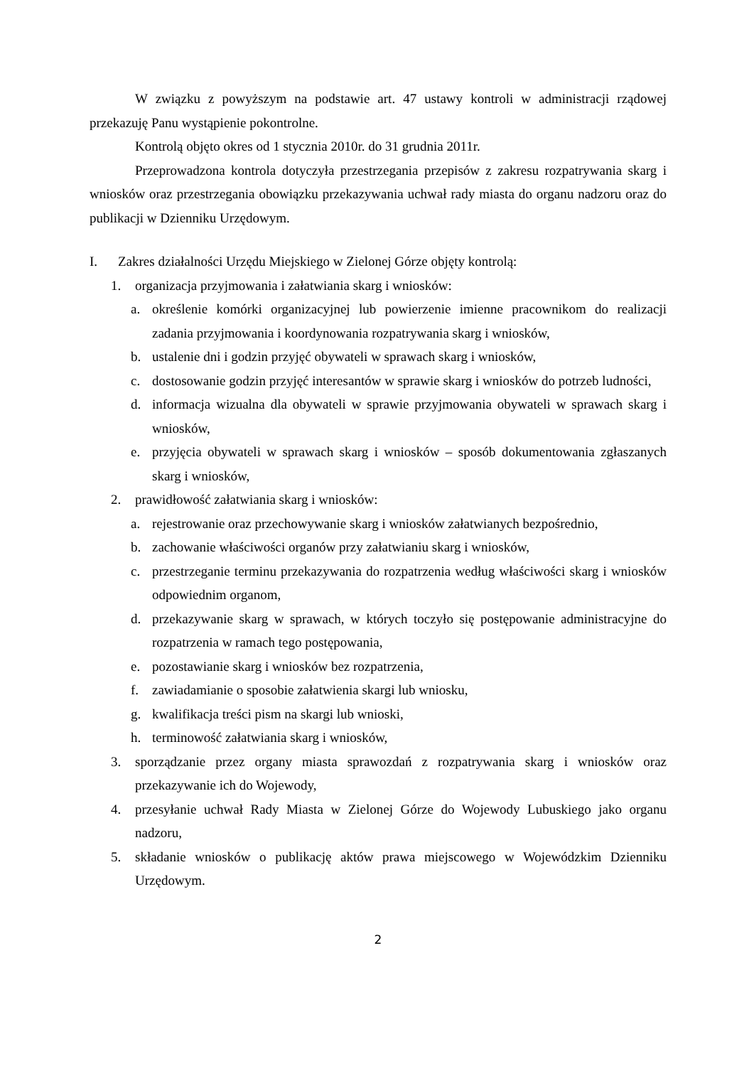W związku z powyższym na podstawie art. 47 ustawy kontroli w administracji rządowej przekazuję Panu wystąpienie pokontrolne.
Kontrolą objęto okres od 1 stycznia 2010r. do 31 grudnia 2011r.
Przeprowadzona kontrola dotyczyła przestrzegania przepisów z zakresu rozpatrywania skarg i wniosków oraz przestrzegania obowiązku przekazywania uchwał rady miasta do organu nadzoru oraz do publikacji w Dzienniku Urzędowym.
I. Zakres działalności Urzędu Miejskiego w Zielonej Górze objęty kontrolą:
1. organizacja przyjmowania i załatwiania skarg i wniosków:
a. określenie komórki organizacyjnej lub powierzenie imienne pracownikom do realizacji zadania przyjmowania i koordynowania rozpatrywania skarg i wniosków,
b. ustalenie dni i godzin przyjęć obywateli w sprawach skarg i wniosków,
c. dostosowanie godzin przyjęć interesantów w sprawie skarg i wniosków do potrzeb ludności,
d. informacja wizualna dla obywateli w sprawie przyjmowania obywateli w sprawach skarg i wniosków,
e. przyjęcia obywateli w sprawach skarg i wniosków – sposób dokumentowania zgłaszanych skarg i wniosków,
2. prawidłowość załatwiania skarg i wniosków:
a. rejestrowanie oraz przechowywanie skarg i wniosków załatwianych bezpośrednio,
b. zachowanie właściwości organów przy załatwianiu skarg i wniosków,
c. przestrzeganie terminu przekazywania do rozpatrzenia według właściwości skarg i wniosków odpowiednim organom,
d. przekazywanie skarg w sprawach, w których toczyło się postępowanie administracyjne do rozpatrzenia w ramach tego postępowania,
e. pozostawianie skarg i wniosków bez rozpatrzenia,
f. zawiadamianie o sposobie załatwienia skargi lub wniosku,
g. kwalifikacja treści pism na skargi lub wnioski,
h. terminowość załatwiania skarg i wniosków,
3. sporządzanie przez organy miasta sprawozdań z rozpatrywania skarg i wniosków oraz przekazywanie ich do Wojewody,
4. przesyłanie uchwał Rady Miasta w Zielonej Górze do Wojewody Lubuskiego jako organu nadzoru,
5. składanie wniosków o publikację aktów prawa miejscowego w Wojewódzkim Dzienniku Urzędowym.
2